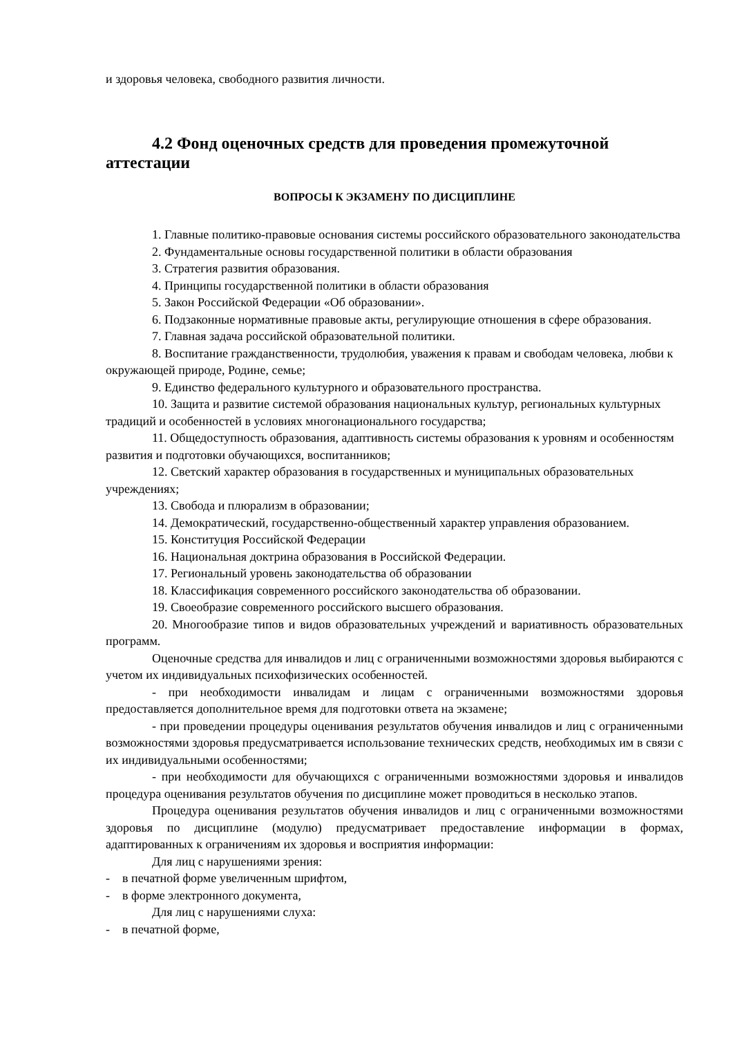и здоровья человека, свободного развития личности.
4.2 Фонд оценочных средств для проведения промежуточной аттестации
ВОПРОСЫ К ЭКЗАМЕНУ ПО ДИСЦИПЛИНЕ
1. Главные политико-правовые основания системы российского образовательного законодательства
2. Фундаментальные основы государственной политики в области образования
3. Стратегия развития образования.
4. Принципы государственной политики в области образования
5. Закон Российской Федерации «Об образовании».
6. Подзаконные нормативные правовые акты, регулирующие отношения в сфере образования.
7. Главная задача российской образовательной политики.
8. Воспитание гражданственности, трудолюбия, уважения к правам и свободам человека, любви к окружающей природе, Родине, семье;
9. Единство федерального культурного и образовательного пространства.
10. Защита и развитие системой образования национальных культур, региональных культурных традиций и особенностей в условиях многонационального государства;
11. Общедоступность образования, адаптивность системы образования к уровням и особенностям развития и подготовки обучающихся, воспитанников;
12. Светский характер образования в государственных и муниципальных образовательных учреждениях;
13. Свобода и плюрализм в образовании;
14. Демократический, государственно-общественный характер управления образованием.
15. Конституция Российской Федерации
16. Национальная доктрина образования в Российской Федерации.
17. Региональный уровень законодательства об образовании
18. Классификация современного российского законодательства об образовании.
19. Своеобразие современного российского высшего образования.
20. Многообразие типов и видов образовательных учреждений и вариативность образовательных программ.
Оценочные средства для инвалидов и лиц с ограниченными возможностями здоровья выбираются с учетом их индивидуальных психофизических особенностей.
- при необходимости инвалидам и лицам с ограниченными возможностями здоровья предоставляется дополнительное время для подготовки ответа на экзамене;
- при проведении процедуры оценивания результатов обучения инвалидов и лиц с ограниченными возможностями здоровья предусматривается использование технических средств, необходимых им в связи с их индивидуальными особенностями;
- при необходимости для обучающихся с ограниченными возможностями здоровья и инвалидов процедура оценивания результатов обучения по дисциплине может проводиться в несколько этапов.
Процедура оценивания результатов обучения инвалидов и лиц с ограниченными возможностями здоровья по дисциплине (модулю) предусматривает предоставление информации в формах, адаптированных к ограничениям их здоровья и восприятия информации:
Для лиц с нарушениями зрения:
- в печатной форме увеличенным шрифтом,
- в форме электронного документа,
Для лиц с нарушениями слуха:
- в печатной форме,